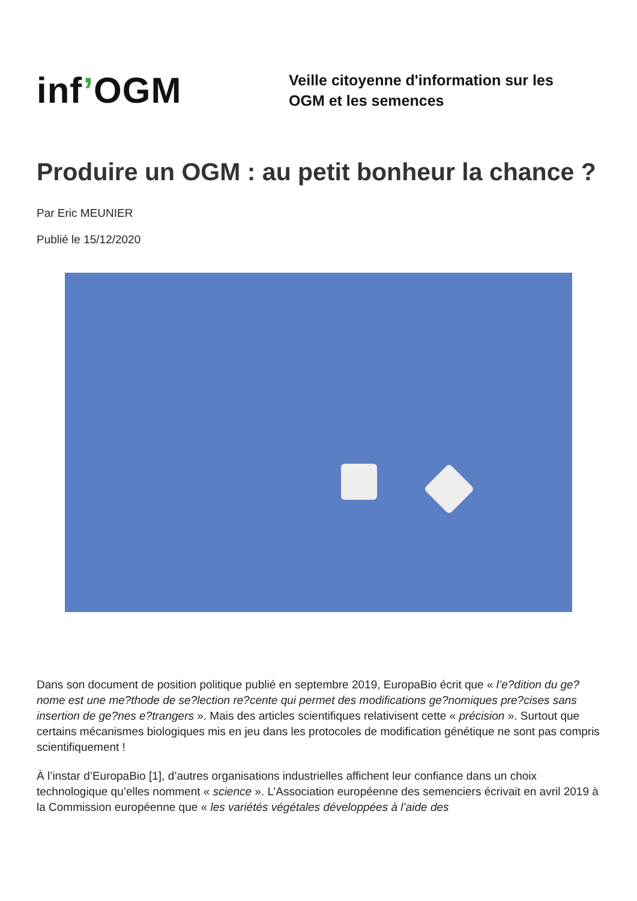inf’OGM
Veille citoyenne d'information sur les
OGM et les semences
Produire un OGM : au petit bonheur la chance ?
Par Eric MEUNIER
Publié le 15/12/2020
Dans son document de position politique publié en septembre 2019, EuropaBio écrit que « l’e?dition du ge?nome est une me?thode de se?lection re?cente qui permet des modifications ge?nomiques pre?cises sans insertion de ge?nes e?trangers ». Mais des articles scientifiques relativisent cette « précision ». Surtout que certains mécanismes biologiques mis en jeu dans les protocoles de modification génétique ne sont pas compris scientifiquement !
À l’instar d’EuropaBio [1], d’autres organisations industrielles affichent leur confiance dans un choix technologique qu’elles nomment « science ». L’Association européenne des semenciers écrivait en avril 2019 à la Commission européenne que « les variétés végétales développées à l’aide des